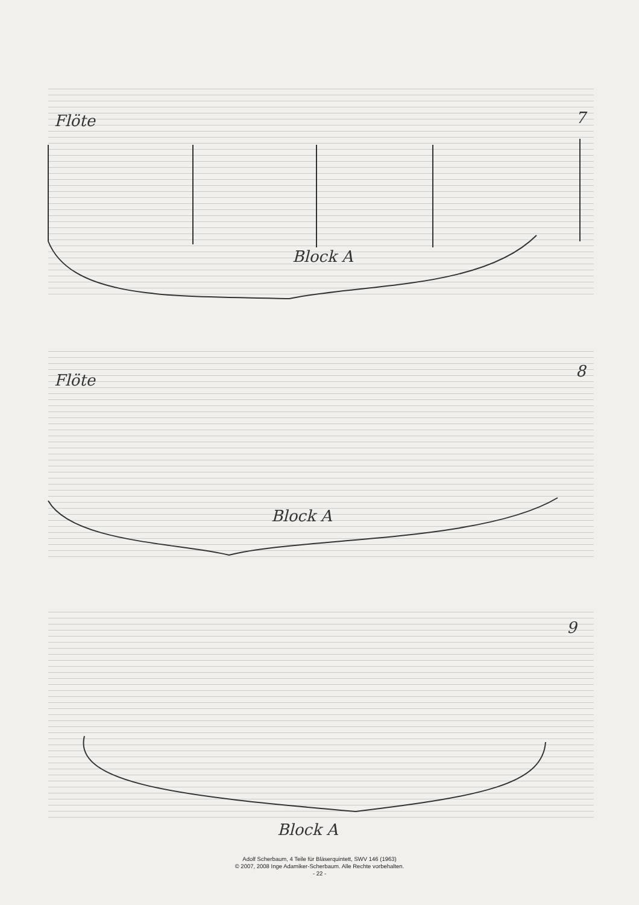Flöte
Block A
7
Flöte
Block A
8
Block A
9
Adolf Scherbaum, 4 Teile für Bläserquintett, SWV 146 (1963)
© 2007, 2008 Inge Adamiker-Scherbaum. Alle Rechte vorbehalten.
- 22 -